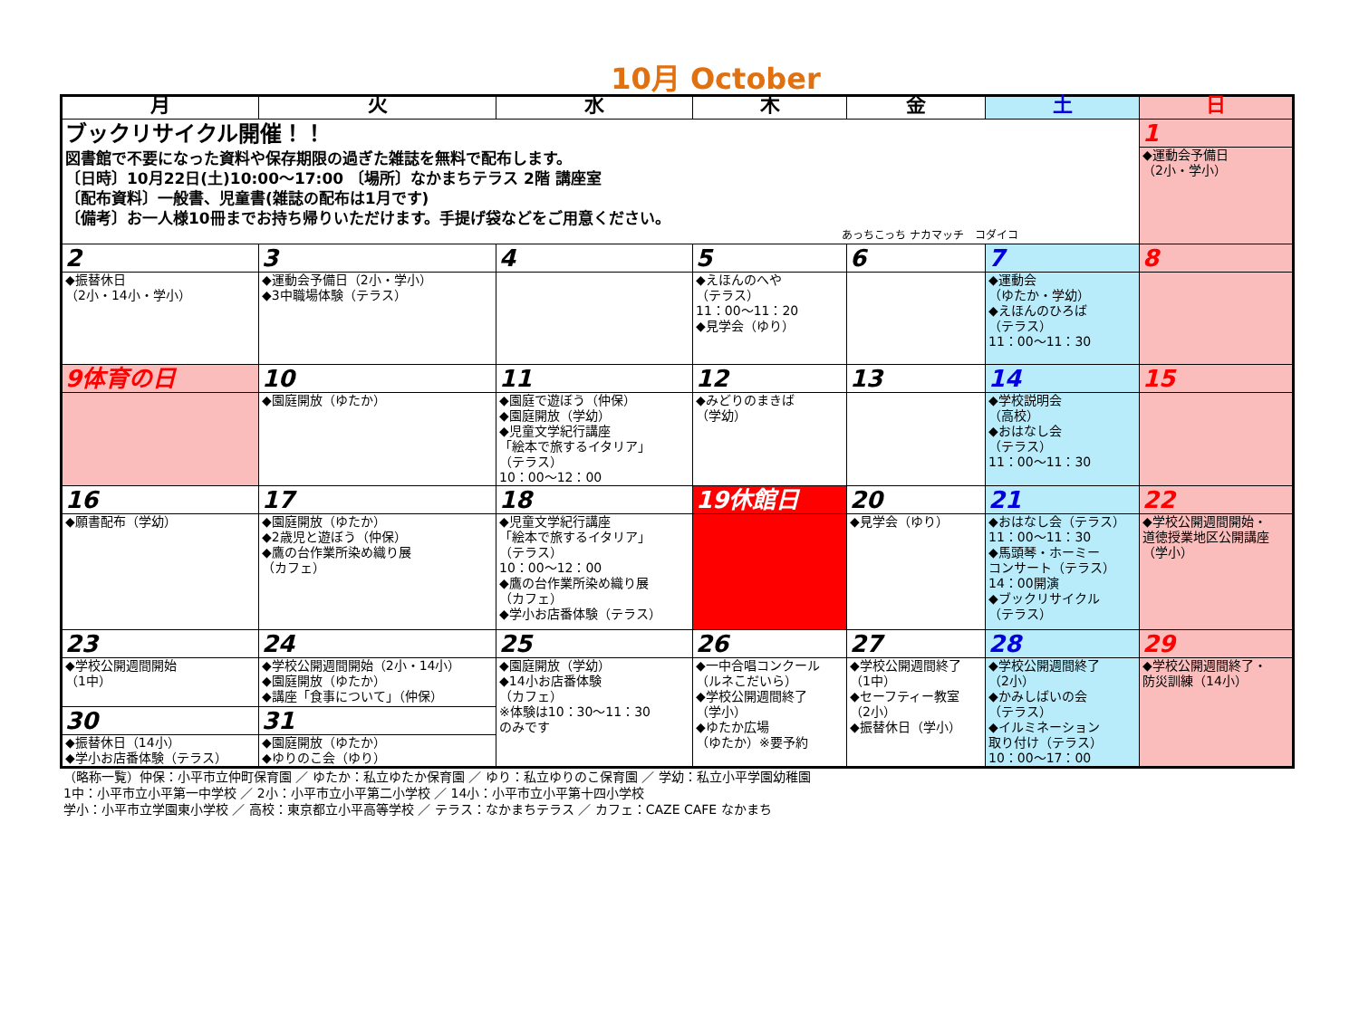10月 October
| 月 | 火 | 水 | 木 | 金 | 土 | 日 |
| --- | --- | --- | --- | --- | --- | --- |
| ブックリサイクル開催！！ 図書館で不要になった資料や保存期限の過ぎた雑誌を無料で配布します。 〔日時〕10月22日(土)10:00～17:00 〔場所〕なかまちテラス 2階 講座室 〔配布資料〕一般書、児童書(雑誌の配布は1月です) 〔備考〕お一人様10冊までお持ち帰りいただけます。手提げ袋などをご用意ください。 あっちこっち ナカマッチ コダイコ | | | | | | 1 |
| | | | | | | ◆運動会予備日 （2小・学小） |
| 2 | 3 | 4 | 5 | 6 | 7 | 8 |
| ◆振替休日 （2小・14小・学小） | ◆運動会予備日（2小・学小） ◆3中職場体験（テラス） | | ◆えほんのへや （テラス） 11：00～11：20 ◆見学会（ゆり） | | ◆運動会 （ゆたか・学幼） ◆えほんのひろば （テラス） 11：00～11：30 | |
| 9体育の日 | 10 | 11 | 12 | 13 | 14 | 15 |
| | ◆園庭開放（ゆたか） | ◆園庭で遊ぼう（仲保） ◆園庭開放（学幼） ◆児童文学紀行講座 「絵本で旅するイタリア」 （テラス） 10：00～12：00 | ◆みどりのまきば （学幼） | | ◆学校説明会 （高校） ◆おはなし会 （テラス） 11：00～11：30 | |
| 16 | 17 | 18 | 19休館日 | 20 | 21 | 22 |
| ◆願書配布（学幼） | ◆園庭開放（ゆたか） ◆2歳児と遊ぼう（仲保） ◆鷹の台作業所染め織り展 （カフェ） | ◆児童文学紀行講座 「絵本で旅するイタリア」 （テラス） 10：00～12：00 ◆鷹の台作業所染め織り展 （カフェ） ◆学小お店番体験（テラス） | | ◆見学会（ゆり） | ◆おはなし会（テラス） 11：00～11：30 ◆馬頭琴・ホーミー コンサート（テラス） 14：00開演 ◆ブックリサイクル （テラス） | ◆学校公開週間開始・ 道徳授業地区公開講座 （学小） |
| 23 | 24 | 25 | 26 | 27 | 28 | 29 |
| ◆学校公開週間開始 （1中） | ◆学校公開週間開始（2小・14小） ◆園庭開放（ゆたか） ◆講座「食事について」（仲保） | ◆園庭開放（学幼） ◆14小お店番体験 （カフェ） ※体験は10：30～11：30 のみです | ◆一中合唱コンクール （ルネこだいら） ◆学校公開週間終了 （学小） ◆ゆたか広場 （ゆたか）※要予約 | ◆学校公開週間終了 （1中） ◆セーフティー教室 （2小） ◆振替休日（学小） | ◆学校公開週間終了 （2小） ◆かみしばいの会 （テラス） ◆イルミネーション 取り付け（テラス） 10：00～17：00 | ◆学校公開週間終了・ 防災訓練（14小） |
| 30 | 31 | | | | | |
| ◆振替休日（14小） ◆学小お店番体験（テラス） | ◆園庭開放（ゆたか） ◆ゆりのこ会（ゆり） | | | | | |
（略称一覧）仲保：小平市立仲町保育園 ／ ゆたか：私立ゆたか保育園 ／ ゆり：私立ゆりのこ保育園 ／ 学幼：私立小平学園幼稚園
1中：小平市立小平第一中学校 ／ 2小：小平市立小平第二小学校 ／ 14小：小平市立小平第十四小学校
学小：小平市立学園東小学校 ／ 高校：東京都立小平高等学校 ／ テラス：なかまちテラス ／ カフェ：CAZE CAFE なかまち